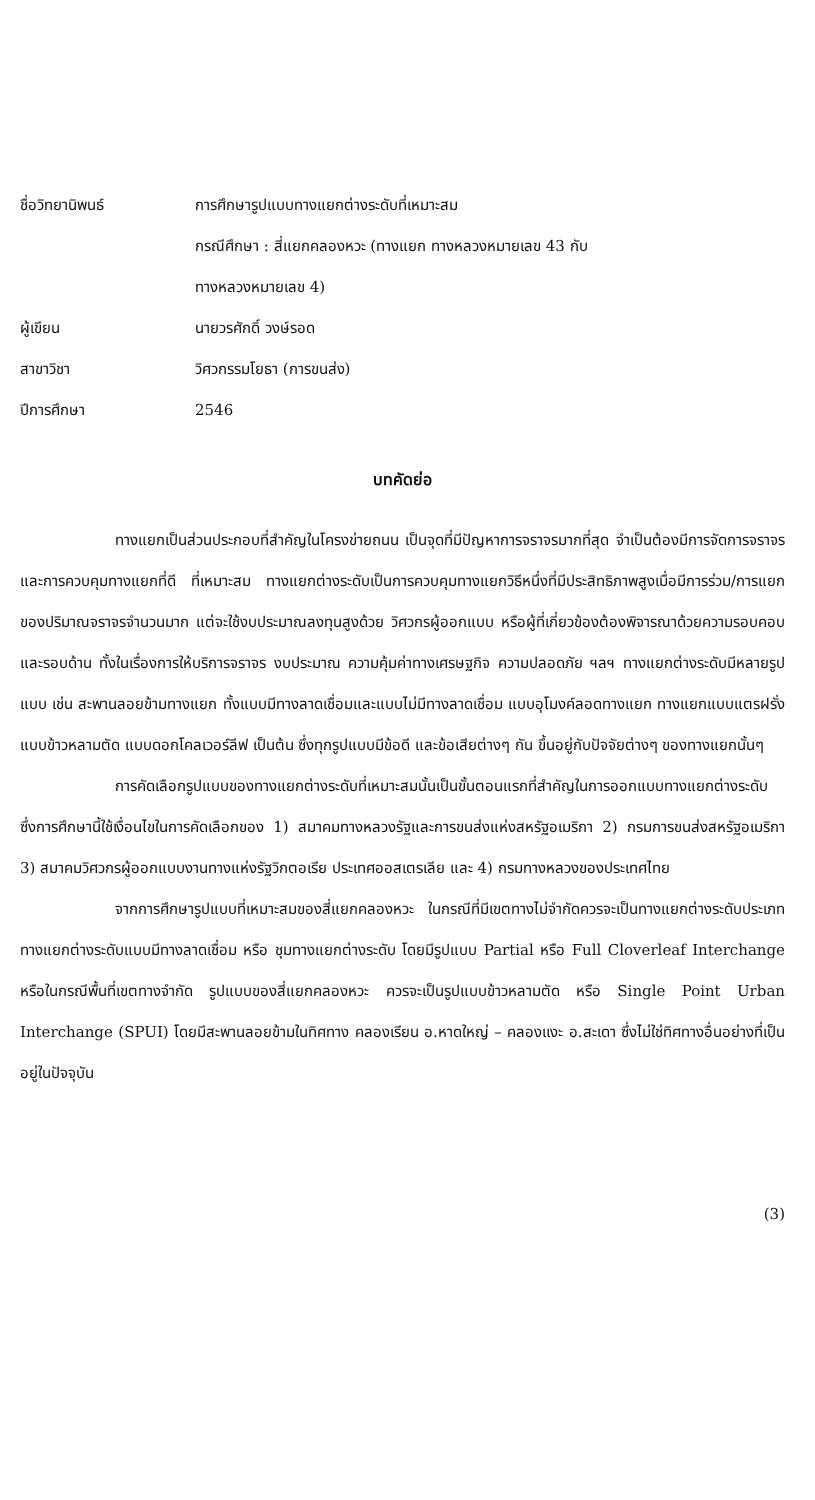ชื่อวิทยานิพนธ์
การศึกษารูปแบบทางแยกต่างระดับที่เหมาะสม
กรณีศึกษา : สี่แยกคลองหวะ (ทางแยก ทางหลวงหมายเลข 43 กับ
ทางหลวงหมายเลข 4)
ผู้เขียน
นายวรศักดิ์ วงษ์รอด
สาขาวิชา
วิศวกรรมโยธา (การขนส่ง)
ปีการศึกษา
2546
บทคัดย่อ
ทางแยกเป็นส่วนประกอบที่สำคัญในโครงข่ายถนน เป็นจุดที่มีปัญหาการจราจรมากที่สุด จำเป็นต้องมีการจัดการจราจรและการควบคุมทางแยกที่ดี ที่เหมาะสม ทางแยกต่างระดับเป็นการควบคุมทางแยกวิธีหนึ่งที่มีประสิทธิภาพสูงเมื่อมีการร่วม/การแยกของปริมาณจราจรจำนวนมาก แต่จะใช้งบประมาณลงทุนสูงด้วย วิศวกรผู้ออกแบบ หรือผู้ที่เกี่ยวข้องต้องพิจารณาด้วยความรอบคอบ และรอบด้าน ทั้งในเรื่องการให้บริการจราจร งบประมาณ ความคุ้มค่าทางเศรษฐกิจ ความปลอดภัย ฯลฯ ทางแยกต่างระดับมีหลายรูปแบบ เช่น สะพานลอยข้ามทางแยก ทั้งแบบมีทางลาดเชื่อมและแบบไม่มีทางลาดเชื่อม แบบอุโมงค์ลอดทางแยก ทางแยกแบบแตรฝรั่ง แบบข้าวหลามตัด แบบดอกโคลเวอร์ลีฟ เป็นต้น ซึ่งทุกรูปแบบมีข้อดี และข้อเสียต่างๆ กัน ขึ้นอยู่กับปัจจัยต่างๆ ของทางแยกนั้นๆ
การคัดเลือกรูปแบบของทางแยกต่างระดับที่เหมาะสมนั้นเป็นขั้นตอนแรกที่สำคัญในการออกแบบทางแยกต่างระดับ ซึ่งการศึกษานี้ใช้เงื่อนไขในการคัดเลือกของ 1) สมาคมทางหลวงรัฐและการขนส่งแห่งสหรัฐอเมริกา 2) กรมการขนส่งสหรัฐอเมริกา 3) สมาคมวิศวกรผู้ออกแบบงานทางแห่งรัฐวิกตอเรีย ประเทศออสเตรเลีย และ 4) กรมทางหลวงของประเทศไทย
จากการศึกษารูปแบบที่เหมาะสมของสี่แยกคลองหวะ ในกรณีที่มีเขตทางไม่จำกัดควรจะเป็นทางแยกต่างระดับประเภททางแยกต่างระดับแบบมีทางลาดเชื่อม หรือ ชุมทางแยกต่างระดับ โดยมีรูปแบบ Partial หรือ Full Cloverleaf Interchange หรือในกรณีพื้นที่เขตทางจำกัด รูปแบบของสี่แยกคลองหวะ ควรจะเป็นรูปแบบข้าวหลามตัด หรือ Single Point Urban Interchange (SPUI) โดยมีสะพานลอยข้ามในทิศทาง คลองเรียน อ.หาดใหญ่ – คลองแงะ อ.สะเดา ซึ่งไม่ใช่ทิศทางอื่นอย่างที่เป็นอยู่ในปัจจุบัน
(3)